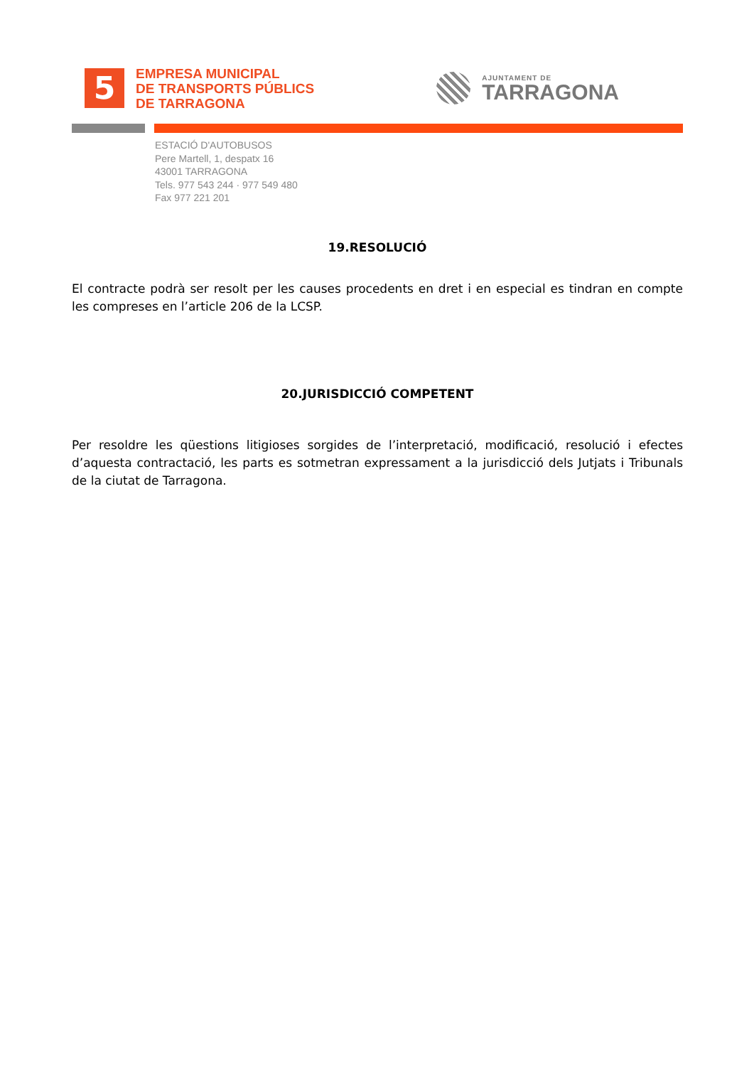5
EMPRESA MUNICIPAL
DE TRANSPORTS PÚBLICS
DE TARRAGONA
AJUNTAMENT DE
TARRAGONA
ESTACIÓ D'AUTOBUSOS
Pere Martell, 1, despatx 16
43001 TARRAGONA
Tels. 977 543 244 · 977 549 480
Fax 977 221 201
19.RESOLUCIÓ
El contracte podrà ser resolt per les causes procedents en dret i en especial es tindran en compte les compreses en l’article 206 de la LCSP.
20.JURISDICCIÓ COMPETENT
Per resoldre les qüestions litigioses sorgides de l’interpretació, modificació, resolució i efectes d’aquesta contractació, les parts es sotmetran expressament a la jurisdicció dels Jutjats i Tribunals de la ciutat de Tarragona.